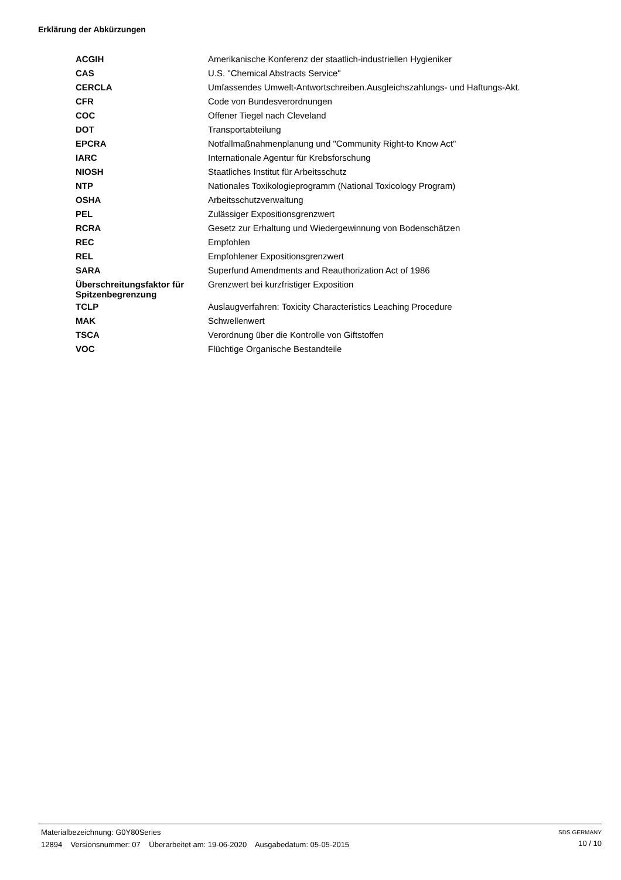Erklärung der Abkürzungen
| ACGIH | Amerikanische Konferenz der staatlich-industriellen Hygieniker |
| CAS | U.S. "Chemical Abstracts Service" |
| CERCLA | Umfassendes Umwelt-Antwortschreiben.Ausgleichszahlungs- und Haftungs-Akt. |
| CFR | Code von Bundesverordnungen |
| COC | Offener Tiegel nach Cleveland |
| DOT | Transportabteilung |
| EPCRA | Notfallmaßnahmenplanung und "Community Right-to Know Act" |
| IARC | Internationale Agentur für Krebsforschung |
| NIOSH | Staatliches Institut für Arbeitsschutz |
| NTP | Nationales Toxikologieprogramm (National Toxicology Program) |
| OSHA | Arbeitsschutzverwaltung |
| PEL | Zulässiger Expositionsgrenzwert |
| RCRA | Gesetz zur Erhaltung und Wiedergewinnung von Bodenschätzen |
| REC | Empfohlen |
| REL | Empfohlener Expositionsgrenzwert |
| SARA | Superfund Amendments and Reauthorization Act of 1986 |
| Überschreitungsfaktor für Spitzenbegrenzung | Grenzwert bei kurzfristiger Exposition |
| TCLP | Auslaugverfahren: Toxicity Characteristics Leaching Procedure |
| MAK | Schwellenwert |
| TSCA | Verordnung über die Kontrolle von Giftstoffen |
| VOC | Flüchtige Organische Bestandteile |
Materialbezeichnung: G0Y80Series
12894 Versionsnummer: 07 Überarbeitet am: 19-06-2020 Ausgabedatum: 05-05-2015
SDS GERMANY
10 / 10